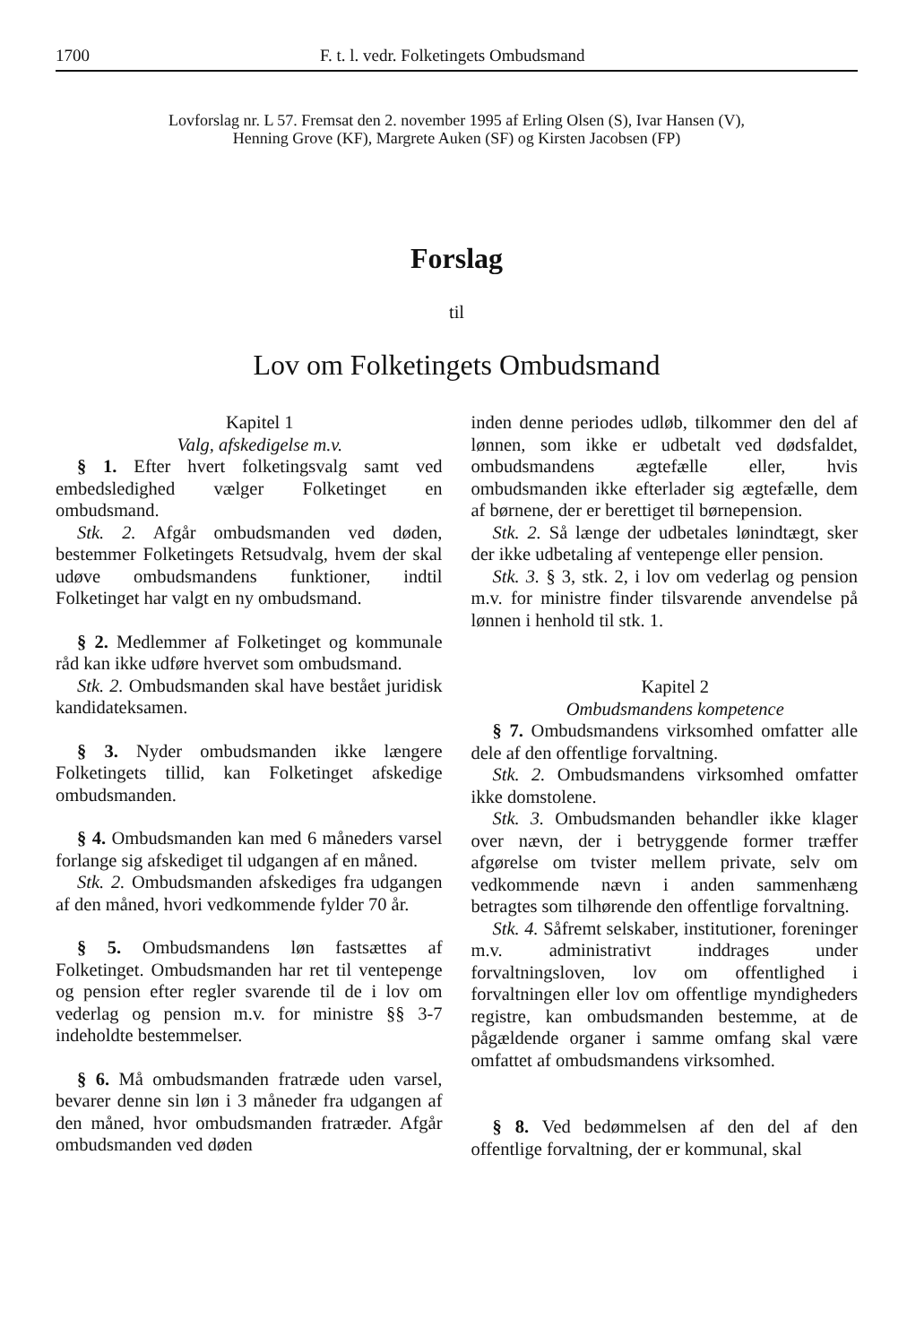1700 F. t. l. vedr. Folketingets Ombudsmand
Lovforslag nr. L 57. Fremsat den 2. november 1995 af Erling Olsen (S), Ivar Hansen (V),
Henning Grove (KF), Margrete Auken (SF) og Kirsten Jacobsen (FP)
Forslag
til
Lov om Folketingets Ombudsmand
Kapitel 1
Valg, afskedigelse m.v.
§ 1. Efter hvert folketingsvalg samt ved embedsledighed vælger Folketinget en ombudsmand.
Stk. 2. Afgår ombudsmanden ved døden, bestemmer Folketingets Retsudvalg, hvem der skal udøve ombudsmandens funktioner, indtil Folketinget har valgt en ny ombudsmand.
§ 2. Medlemmer af Folketinget og kommunale råd kan ikke udføre hvervet som ombudsmand.
Stk. 2. Ombudsmanden skal have bestået juridisk kandidateksamen.
§ 3. Nyder ombudsmanden ikke længere Folketingets tillid, kan Folketinget afskedige ombudsmanden.
§ 4. Ombudsmanden kan med 6 måneders varsel forlange sig afskediget til udgangen af en måned.
Stk. 2. Ombudsmanden afskediges fra udgangen af den måned, hvori vedkommende fylder 70 år.
§ 5. Ombudsmandens løn fastsættes af Folketinget. Ombudsmanden har ret til ventepenge og pension efter regler svarende til de i lov om vederlag og pension m.v. for ministre §§ 3-7 indeholdte bestemmelser.
§ 6. Må ombudsmanden fratræde uden varsel, bevarer denne sin løn i 3 måneder fra udgangen af den måned, hvor ombudsmanden fratræder. Afgår ombudsmanden ved døden
inden denne periodes udløb, tilkommer den del af lønnen, som ikke er udbetalt ved dødsfaldet, ombudsmandens ægtefælle eller, hvis ombudsmanden ikke efterlader sig ægtefælle, dem af børnene, der er berettiget til børnepension.
Stk. 2. Så længe der udbetales lønindtægt, sker der ikke udbetaling af ventepenge eller pension.
Stk. 3. § 3, stk. 2, i lov om vederlag og pension m.v. for ministre finder tilsvarende anvendelse på lønnen i henhold til stk. 1.
Kapitel 2
Ombudsmandens kompetence
§ 7. Ombudsmandens virksomhed omfatter alle dele af den offentlige forvaltning.
Stk. 2. Ombudsmandens virksomhed omfatter ikke domstolene.
Stk. 3. Ombudsmanden behandler ikke klager over nævn, der i betryggende former træffer afgørelse om tvister mellem private, selv om vedkommende nævn i anden sammenhæng betragtes som tilhørende den offentlige forvaltning.
Stk. 4. Såfremt selskaber, institutioner, foreninger m.v. administrativt inddrages under forvaltningsloven, lov om offentlighed i forvaltningen eller lov om offentlige myndigheders registre, kan ombudsmanden bestemme, at de pågældende organer i samme omfang skal være omfattet af ombudsmandens virksomhed.
§ 8. Ved bedømmelsen af den del af den offentlige forvaltning, der er kommunal, skal